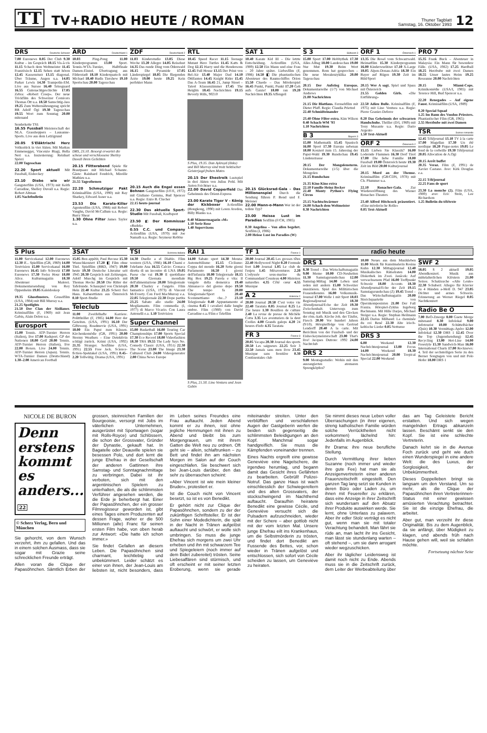TT
TV+RADIO HEUTE / ROMAN
Thuner Tagblatt
Samstag, 16. Oktober 1993
12
DRS Deutsche Schweiz
7.00 Euronews 8.05 Der Club 9.30 Kultur – im Gespräch 10.15 Vis-à-vis 11.15 Schach dem Weltmeister 11.45 Französisch 12.15 Sehen statt hören 12.45 Kassensturz 13.15 diagonal. Über Träume, Augen u.a. 14.05 Parker Lewis 14.30 Trampolin-EM. Live aus Sursee 16.40 Telesguard 16.55 Gutenachtgeschichte 17.05 Zebra: «Robert Creep». Der neue Trickfilm des Schweizer Comicers Thomas Ott u.a. 18.50 Samschtig-Jass 19.25 Zum Welternährungstag spricht BR Adolf Ogi 19.30 Tagesschau 19.55 Wort zum Sonntag 20.00 mitenand
Senderkette TSI:
16.55 Fussball Meisterschaft der NLA. Grasshoppers – Lausanne-Sports. Live aus dem Letzigrund
20.05 S'Eläktrischi Herz Volksstück in vier Akten. Mit Markus Emmenegger, Vincenzo Biagi, Bella Neri u.a. Inszenierung: Reinhart Spörri
22.00 Tagesschau
22.20 Sport aktuell Mit Fussball, Eishockey
23.10 Diebe wie wir Gangsterfilm (USA, 1973) mit Keith Carradine, Shelley Duvall u.a. Regie: Robert Altman
1.05 Nachtbulletin
ARD Deutschland 1
10.03 Ping-Pong 11.00 Kinderprogramm 13.00 Sport. Tennis-WTA-Turnier, Halbfinale Damen-Einzel. Übertragung aus Filderstadt 18.10 Kinderquatsch mit Michael 18.40 Rudis Tiershow 19.10 Sportschau 20.00 Tagesschau
DRS, 23.10. Besorgt erwartet die scheue und verschlossene Shelley Duvall ihren Geliebten
20.15 Flitterabend Spiele für Brautpaare mit Michael Schanze. Gäste: Rainhard Fendrich, Mireille Mathieu u.a.
21.55 Tagesthemen
22.20 Schmutziger Pakt Kriminalfilm (USA, 1990) mit Ray Sharkey, Edward Asner u.a.
23.53 Die Karate-Killer Agentenfilm (USA, 1966) mit Robert Vaughn, David McCallum u.a. Regie: Barry Shear
1.30 Ohne Filter James Taylor u.a.
ZDF Deutschland 2
11.03 Kinderstudio 13.05 Diese Woche 13.20 Allegro 14.05 Reiselust 14.35 Das runde Ding vom Odenwald 16.15 Die Pyramide 17.05 Länderspiegel 18.05 Die fliegenden Ärzte 19.00 heute 19.25 Kein perfekter Mann
20.15 Auch die Engel essen Bohnen Gangsterfilm (I/F/E, 1972) mit Giuliano Gemma, Bud Spencer u.a. Regie: Enzo B. Clucher
22.15 heute-journal
22.30 Das aktuelle Sport-Studio Mit Fussball, Kraftsport
23.50 ◧ Der Kommissar «Rudek»
0.55 C.C. und Company Actionfilm (USA, 1970) mit Joe Namath u.a. Regie: Seymour Robbie
RTL
10.45 Speed Racer 11.15 Teenage Mutant Hero Turtles 11.45 Katts & Dog 12.15 Harry und die Hendersons 12.45 Full House 13.15 Der Prinz von Bel-Air 13.40 Major Dad 14.10 Ottifanten 14.45 Knight Rider 15.45 Das A-Team 16.45 21, Jump Street – Tatort Klassenzimmer 17.45 The Heights 18.45 Nachrichten 19.15 Beverly Hills, 90210
S Plus, 19.35. Dan Aykroyd (links) und Bill Murray sind trotz hektischer Geisterjagd frohen Mutes
20.15 Der Ehestreik Lustspiel in drei Akten von Julius Pohl. Mit Anton Feichtner u.a.
22.00 David Copperfield Das Geheimnis des Orient-Express
23.00 Karate Tiger V – König der Kickboxer Actionfilm (Hongkong, 1990) mit Loren Avedon, Billy Blanks u.a.
0.40 Männermagazin «M»
1.10 Serie Rose
1.40 Supervixens
SAT 1
10.40 Karate Kid III – Die letzte Entscheidung. Actionfilm (USA, 1989) 12.50 Ein Mann und eine Frau – 20 Jahre später. Liebesfilm (F, 1986) 14.50 ◧ Die phantastischen Abenteuer des Raumschiffes Orion 15.50 Cluedo – Das Mörderspiel 16.45 Punkt, Punkt, Punkt 17.20 Geh aufs Ganze! 18.00 ran 19.20 Nachrichten 19.35 Affengeil
20.15 Glücksrad-Gala – Das Millionenspiel Durch die Sendung führen P. Bond und F. Meisner
22.00 Mann-o-Mann Wer ist der tollste Typ?
23.00 Heisse Lust im Paradies Sexfilm (F/CH, 1985)
0.30 Angelina – Von allen begehrt. Sexfilm (I, 1986)
2.00 Heisse Lust im Paradies (W)
S 3 Südwest 3
15.00 Sport 17.00 Hobbythek 17.30 Alles Alltag 18.00 Landesschau 19.00 Nur Mut 19.30 Beim Wort genommen. Rom hat gesprochen – Die neue Moralenzyklika 20.00 Tagesschau
20.15 Der Aufstieg Europas. Dokumentarreihe (1/7) von Michael Andrews
21.00 Nachrichten
21.15 Die Blattlaus. Fernsehfilm mit Dieter Pfaff. Regie: Claudia Prietzel
22.40 Schmidteinander
23.40 Ohne Filter extra. Kim Wilson
0.40 Schach-WM '93
1.10 Nachrichten
B 3 Bayern 3
15.00 Mathematik 15.45 Spanisch 16.00 Sport 17.30 Europa nebenan 18.00 Konzert zum 15. Jahrestag der Papst-Wahl 19.30 Rundschau 19.45 Lindenstrasse
20.15 Der Mongolensturm. Dokumentarreihe (1/5) über die Mongolen
21.15 Rundschau
21.35 Kino Kino extra
22.10 Familie Heinz Becker
22.40 Monty Python's Flying Circus
23.15 Nachtschwärmer
24.00 Schach dem Weltmeister
0.30 Nachrichten
ORF 1 Österreich 1
13.35 Die Rosel vom Schwarzwald. Heimatfilm 15.30 Kinderprogramm 16.00 Kinderwurlitzer 17.10 X-Large 18.05 Alpen-Donau-Adria 18.30 Ein Bayer auf Rügen 19.30 Zeit im Bild/Sport
20.15 Wer A sagt. Spiel und Spass mit Österreich
21.55 Golden Girls. «Die Entführung»
22.50 Adieu Bulle. Kriminalfilm (F, 1975) mit Lino Ventura u.a. Regie: Pierre Granier-Deferre
0.20 Das Geheimnis der schwarzen Handschuhe. Thriller (D/I, 1969) mit Tony Musante u.a. Regie: Dario Argento
1.50 Text-Aktuell
ORF 2 Österreich 2
15.15 Lieben Sie Klassik? 16.00 Lodernde Flammen 16.30 Dorf Tirol 17.00 Die liebe Familie 18.00 Fussball 19.00 Österreich heute 19.30 Zeit im Bild 20.00 Kulturjournal
20.15 Mord an der Themse. Kriminalfilm (GB/CDN, 1978) mit Ch. Plummer u.a.
22.10 Ronacher-Gala. Zur Wiedereröffnung des Wiener Ronacher-Theaters
23.40 Alfred Hitchcock präsentiert. «Eine mörderische Rolle»
0.05 Text-Aktuell
PRO 7
15.35 Frank Buck – Abenteuer in Malaysia: Ein Mann für besondere Fälle. (USA, 1982) 17.25 Hardball 18.25 Herzbube mit zwei Damen 18.55 Unser lautes Heim 19.25 Roseanne 20.00 Nachrichten
20.15 Die Miami-Cops. Krimikomödie (USA/I, 1985) mit Terence Hill, Bud Spencer u.a.
22.20 Renegades – Auf eigene Faust. Kriminalfilm (USA, 1989)
0.20 Special Squad
1.25 Im Bann des Voodoo-Priesters. Phantastischer Film (GB, 1965)
2.55 Herzbube mit zwei Damen
TSR Suisse romande
12.45 Téléjournal 13.10 TV à la carte 17.00 Magellan 17.30 Un été nordique 18.20 Pique-notes 19.05 Le fond de la corbeille 19.30 Téléjournal 20.05 Allocution de A.Ogi
20.15 Arrêt buffet
20.35 Veraz. Film (F, 1991) de Xavier Castano. Avec Kirk Douglas e.a.
22.15 Téléjournal
22.25 Fans de sport
23.30 La mouche (2). Film (USA, 1989) avec Eric Stolz, Lee Richardson
1.25 Bulletin du télétexte
S Plus
11.00 Servicekanal 12.00 Euronews 12.30 If... Spielfilm (GB, 1969) 14.00 Textvision 15.00 Servicekanal 16.00 Euronews 16.45 Info Schweiz 17.00 Euronews 17.30 Swiss Hour 18.00 Alice. Kulturmagazin 18.30 Abenteuer Malerei. Dokumentarsendung von Roy Oppenheim 19.05 Kaleidoskop
19.35 Ghostbusters. Gruselfilm (USA, 1984) mit Bill Murray u.a.
21.25 Spotlights
21.50 Der Clan der Sizilianer. Kriminalfilm (F, 1969) mit Jean Gabin, Alain Delon u.a.
Eurosport
15.00 Tennis. ATP-Turnier Herren (Italien), live 17.00 Radsport. GP der Nationen 18.00 Golf 20.00 Tennis. ATP-Turnier Herren (Italien), live 22.00 Boxen. Live 24.00 Tennis. ATP-Turnier Herren (Japan). Tennis. WTA-Turnier Damen (Deutschland) 1.30–2.00 American Football
3SAT
15.05 Bon appétit, Paul Bocuse 15.30 Wunschkonzert 17.20 ◧ Film ohne Titel. Spielfilm (BRD, 1947) 19.00 heute 19.30 Deutsche Literatur seit 1945 20.30 Gespräch mit Zeitzeugen. Adolf Muschg im Gespräch mit Thomas Hocke 20.50 Die Ritter der Tafelrunde. Schauspiel von Christoph Hein 22.40 Kultur 23.25 Scherz frei Haus. Kabarettisten aus Österreich 0.10 Sport-Studio
Teleclub
11.00 Zweifelhafte Karriere. Politthriller (F, 1985) 14.00 Herr der Gezeiten. (USA, 1991) 16.10 Der Giftzwerg. Roadmovie (USA, 1991) 18.00 Ein Papst zum Küssen. Kirchenkomödie (GB, 1991) 20.00 Stormy Weathers – Eine Detektivin schlägt zurück. Krimi (USA, 1992) 21.35 Stranger. Sexfilme (USA, 1991) 22.55 Free Jack. Science-fiction-Spektakel (USA, 1991) 0.45–2.20 Tollwütig. Drama (USA, 1991)
TSI Svizzera italiana
14.30 Duello a el Diablo. Film western (USA, 1966) 16.10 Chami e l'elefante Ana 16.55 Calcio: Cronaca diretta di un incontro di LNA 19.05 Paese che vai 19.30 Il quotidiano 19.50 Giornata mondiale dell'alimentazione 20.00 Telegiornale 20.30 Charley e l'angelo. Film fantastico (USA, 1973) di Vincent McEveety. Con Fred MacMurray e.a. 22.05 Telegiornale 22.30 Dopo partita 23.25 Sabato allo stadio 24.00 Mogliamante. Film commedia (I, 1977) di Marco Vicario. Con Laura Antonelli e.a. 1.10 Textvision
Super Channel
15.00 Basketball 16.00 Touring Car Championships 17.00 Sports Special 17.30 Eco Record 18.00 Videofashion 18.30 TBA 19.55 The Lady Says No. Comedy Classic (USA, 1951) 22.30 The Scene 23.00 The Image 23.30 Cultured Club 24.00 Videogenerator 2.00 China News Europe
RAI 1
14.00 Sabato sport 14.30 Monza: Automobilismo 15.15 Ciclismo: Coppa del mondo 16.20 Sette giorni Parlamento 16.50 I giorni dell'infanzia 18.00 Telegiornale 18.15 Big Box 19.25 Parola e vita: Il vangelo della domenica 19.40 Almanacco del giorno dopo 19.50 Che tempo fa 20.00 Telegiornale/Sport 20.40 Scommettiamo che...? 23.10 Telegiornale 0.40 Appuntamento al cinema 0.45 I cavalieri dalle lunghe ombre. Film (1980) con David Carradine e.a./Film e Telefilm
S Plus, 21.50. Lino Ventura und Jean Gabin
TF 1 France 1
20.00 Journal 20.45 Les grosses têtes 22.40 Hollywood Night 0.20 Formule foot 1.00 Journal 1.05 Le club de l'enjeu 1.45 Mésaventures 2.20 L'odyssée sous-marine du Commandant Cousteau 4.00 Histoires naturelles 4.35 Côté cœur 4.55 Musique
A 2 Antenne 2
20.00 Journal 20.50 C'est votre vie 22.40 Taratata 0.05 Journal 0.25 La 25e heure 1.30 Bouillon de culture 2.40 La revue de presse de Michèle Cotta 3.35 Les aventuriers de la dent Crolles 4.00 Grands galops 4.20 24 heures d'info 4.35 Taratata
FR 3 France 3
20.05 Yacapa 20.30 Journal des sports 20.50 Les saigneurs 22.25 Soir 3 22.50 Jamais sans mon livre 23.45 Musique sans frontière 0.30 Continentales club
radio heute
DRS 1
8.30 Trend – Das Wirtschaftsmagazin 9.00 Memo 10.00 CD-Neuheiten 11.30 Samstagsrundschau 12.00 Samstag-Mittag 14.00 Leben und reden mit andern 15.00 Schweizer musizieren. Spiel des Militärischen Frauendienstes 16.00 Volksmusik-Journal 17.00 Welle 1 mit Sport 18.03 Regionaljournal 18.30 Abendjournal/Echo der Zeit 19.30 Zwischenhalt. Unterwegs zum Sonntag mit Musik und den Glocken der röm.-kath. Kirche Joh. der Täufer, Fiesch 20.00 Vor hundert Jahren (9/10). Hörspielfolge von Gertrud Lendorff 20.40 A la carte. Mit Berichten von der Fussball- und der Eishockeymeisterschaft 23.00 That's live! Jacques Dutronc 1992 24.00 Nachtclub
DRS 2
9.00 Montagsstudio: Wohin mit den ausrangierten atomaren Sprengköpfen?
10.00 Neues aus dem Musikleben 11.00 Musik für Kunstmalerin Rosina Kuhn 12.30 Mittagsjournal 12.40 Musikalisches Rätselraten 14.00 Diskothek im Zwei. Janácek: Auf verwachsenem Pfad 16.00 Treffpunkt Schweiz 18.00 Accents 18.30 Abendjournal/Echo der Zeit 19.15 Samstagsrundschau (Z) 19.45 Trend – Das Wirtschaftsmagazin 20.00 Streichquartette von Opernkomponisten 21.00 Der Fall Franza. Hörspiel-Zyklus Ingeborg Bachmann. Mit Hille Darjes, Michael Steiger u.a. Regie: Stephan Heilmann 22.15 Darius Milhaud: La cheminée du roi René 22.30 Alte irisch-keltische Lieder 0.05 Notturno
DRS 3
6.00 Weekend 12.30 Nachrichtenjournal 13.00 Focus 14.00 Weekend 18.30 Nachrichtenjournal 20.00 Tropical Special 22.00 Weekend
SWF 2
18.05 S 2 aktuell 19.05 Abendkonzert. Musik aus mittelalterlichen Klöstern 21.00 Soiree. Schatzsuche «Alte Leute» 22.30 Schubert: Allegro für Klavier zu 4 Händen a-Moll D. 947 23.05 Dichter und armes Schwein. Erinnerung an Werner Riegel 0.05 Nachtkonzert
Radio Be O
7.00 BeO-Zmorge 8.00 Guete Morge mitenand 8.30 Infolokal 9.00 Infotourist 10.00 Schüttelbächer (Quiz) 10.30 Vormittags-Apéro 12.00 Infolokal 12.30 DRS 1 12.45 Over the Top (Jugendsendung) 12.45 Recycling 13.00 Hot-Line 14.00 Freestyle 15.30 Sandwich-Man 16.00 International Charts 17.00 Rocknews: 4. Teil der sechsteiligen Serie zu den Berner Songtagen von und mit Polo Hofer 18.00 DRS 1
NICOLE DE BURON
Denn erstens kommt es anders...
22
© Scherz Verlag, Bern und München
Sie gehorcht, von dem Wunsch verzehrt, ihm zu gefallen. Und das in einem solchen Ausmass, dass sie sogar mit Grazie seine schrecklichen Freunde erträgt.
Allen voran die Clique der Papasöhnchen. Sämtlich Erben der grossen, steinreichen Familien der Bourgeoisie, versorgt mit Jobs im väterlichen Unternehmen, ausgerüstet mit Sportwagen (sogar mit Rolls-Royce) und Schlössern, die schon der Grossvater, Gründer der Dynastie, gekauft hat. In Bagatelle oder Deauville spielen sie besessen Polo, und dort lernt die junge Ehefrau in der Gesellschaft der anderen Gattinnen ihre Samstag- und Sonntagnachmittage zu verbringen. Dabei ist ihr verboten, sich mit den argentinischen Spielern zu unterhalten, die als die schlimmsten Verführer angesehen werden, die die Erde je beherbergt hat. Einer der Papasöhnchen, der ein grosser Filmregisseur geworden ist, gibt eines Tages einem Produzenten auf dessen Frage, woher er die 500 Millionen (alte) Franc für seinen ersten Film habe, von oben herab zur Antwort: «Die hatte ich schon immer.»
Sie findet Gefallen an diesem Leben. Die Papasöhnchen sind charmant, leichtlebig und unbekümmert. Leider schätzt es einer von ihnen, der Jean-Louis am liebsten ist, nicht besonders, dass im Leben seines Freundes eine Frau auftaucht. Jeden Abend kommt er zu ihnen, isst ohne jegliche Hemmungen mit ihnen zu Abend und bleibt bis zum Morgengrauen, um mit ihrem Gatten die Welt neu zu ordnen. Oft geht sie – allein, schlaftrunken – zu Bett und findet ihn am nächsten Morgen im Salon auf der Couch eingeschlafen. Sie beschwert sich bei Jean-Louis darüber, den das sehr zu überraschen scheint:
«Aber Vincent ist wie mein kleiner Bruder», protestiert er.
Ist die Couch nicht von Vincent besetzt, so ist es von Benedikt.
Er gehört nicht zur Clique der Papasöhnchen, sondern zu der der zukünftigen Schriftsteller. Er ist der Sohn einer Modedichterin, die spät in der Nacht in Tränen aufgelöst auftaucht und schwört, er wolle sich umbringen. So muss die junge Ehefrau sich morgens um zwei Uhr erheben und ihn mit schwarzem Tee und Spiegeleiern (noch immer auf dem Bidet zubereitet) trösten. Seine Liebesaffären sind stürmisch, und oft erscheint er mit seiner letzten Eroberung, wenn sie gerade miteinander streiten. Unter den verblüfften und verschlafenen Augen der Gastgeberin werfen die beiden sich gegenseitig die schlimmsten Beleidigungen an den Kopf. Manchmal sogar handgreiflich. Sie muss die Kämpfenden voneinander trennen.
Eines Nachts ergreift eine gewisse Geneviève eine Nagelschere, die irgendwo herumlag, und begann damit das Gesicht ihres Gefährten zu bearbeiten. Gebrüll! Polizei-Notruf. Das ganze Haus ist wach einschliesslich der Schwiegereltern und des alten Grossvaters, der stockschwingend im Nachthemd auftaucht. Daraufhin heiratete Benedikt eine gewisse Cécile, und Geneviève versucht sich die Pulsadern aufzuschneiden, wieder mit der Schere – aber gottlob nicht mit der vom letzten Mal. Unsere junge Ehefrau eilt ins Krankenhaus, um die Selbstmörderin zu trösten, und findet dort Benedikt am Fussende des Bettes, vor, schon wieder in Tränen aufgelöst und entschlossen, sich sofort von Cécile scheiden zu lassen, um Geneviève zu heiraten.
Sie nimmt dieses neue Leben voller Überraschungen (in ihrer eigenen, streng katholischen Familie würden solche Verrücktheiten nicht vorkommen) lächelnd hin: Jedenfalls im Augenblick.
Ihr Drama: ihre neue berufliche Stellung.
Durch Vermittlung ihrer lieben Suzanne (noch immer und wieder ihre gute Fee) hat man sie als Anzeigenvertreterin einer anderen Frauenzeitschrift eingestellt. Den ganzen Tag lang setzt sie Kunden in deren Büro oder Laden zu, um ihnen mit Feuereifer zu erklären, dass eine Anzeige in ihrer Zeitschrift sich wundersam auf den Absatz ihrer Produkte auswirken werde. Sie lernt, ohne Unterlass zu palavern. Aber ihr edler Stolz verträgt es nicht gut, wenn man sie mit totaler Verachtung behandelt. Man fährt sie rüde an, man lacht ihr ins Gesicht, man lässt sie stundenlang warten – oft stehend –, um sie dann arrogant wieder wegzuschicken.
Aber ihr täglicher Leidensweg ist damit noch nicht zu Ende. Abends muss sie in die Zeitschrift zurück, dem Leiter der Werbeabteilung über das am Tag Geleistete Bericht erstatten. Und sich wegen mangelnden Ertrags abkanzeln lassen. Beschämt senkt sie den Kopf. Sie ist eine schlechte Vertreterin.
Danach kehrt sie in die Avenue Foch zurück und geht wie duch einen Wunderspiegel in eine andere Welt: die des Luxus, der Sorglosigkeit, der Unbekümmertheit.
Dieses Doppelleben bringt sie langsam um den Verstand. Um so mehr, als die Clique der Papasöhnchen ihren Vertreterinnen-Status mit einer gewissen amüsierten Verachtung betrachtet. Sie ist die einzige Ehefrau, die arbeitet.
Aber gut, man verzeiht ihr diese Originalität. Bis zu dem Augenblick, da sie anfängt, über Müdigkeit zu klagen, und abends früh nach Hause gehen will, weil sie schlafen möchte.
Fortsetzung nächste Seite